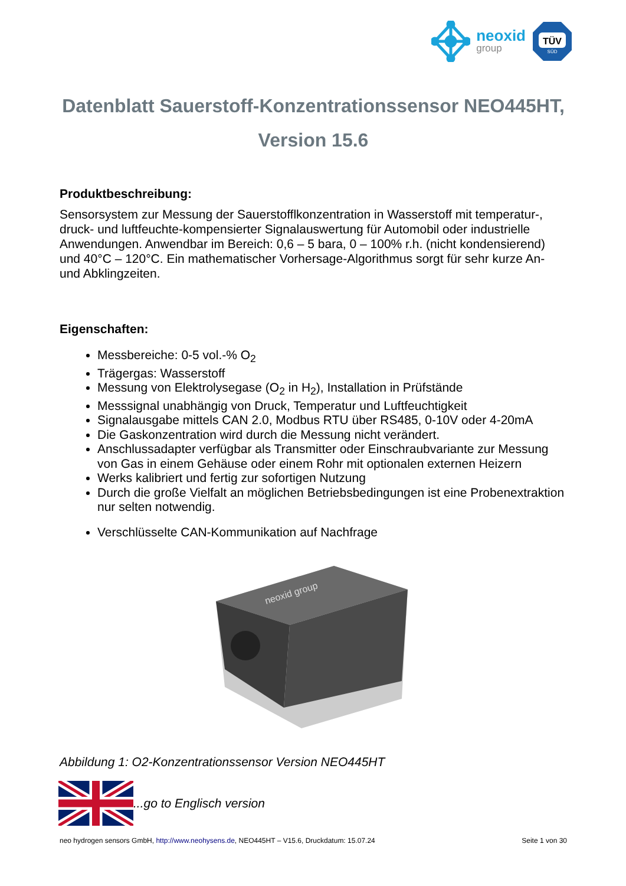neoxid
group
TÜV
SÜD
Datenblatt Sauerstoff-Konzentrationssensor NEO445HT,
Version 15.6
Produktbeschreibung:
Sensorsystem zur Messung der Sauerstofflkonzentration in Wasserstoff mit temperatur-, druck- und luftfeuchte-kompensierter Signalauswertung für Automobil oder industrielle Anwendungen. Anwendbar im Bereich: 0,6 – 5 bara, 0 – 100% r.h. (nicht kondensierend) und 40°C – 120°C. Ein mathematischer Vorhersage-Algorithmus sorgt für sehr kurze An- und Abklingzeiten.
Eigenschaften:
Messbereiche: 0-5 vol.-% O<sub>2</sub>
Trägergas: Wasserstoff
Messung von Elektrolysegase (O<sub>2</sub> in H<sub>2</sub>), Installation in Prüfstände
Messsignal unabhängig von Druck, Temperatur und Luftfeuchtigkeit
Signalausgabe mittels CAN 2.0, Modbus RTU über RS485, 0-10V oder 4-20mA
Die Gaskonzentration wird durch die Messung nicht verändert.
Anschlussadapter verfügbar als Transmitter oder Einschraubvariante zur Messung von Gas in einem Gehäuse oder einem Rohr mit optionalen externen Heizern
Werks kalibriert und fertig zur sofortigen Nutzung
Durch die große Vielfalt an möglichen Betriebsbedingungen ist eine Probenextraktion nur selten notwendig.
Verschlüsselte CAN-Kommunikation auf Nachfrage
neoxid group
Abbildung 1: O2-Konzentrationssensor Version NEO445HT
...go to Englisch version
neo hydrogen sensors GmbH, http://www.neohysens.de, NEO445HT – V15.6, Druckdatum: 15.07.24 Seite 1 von 30